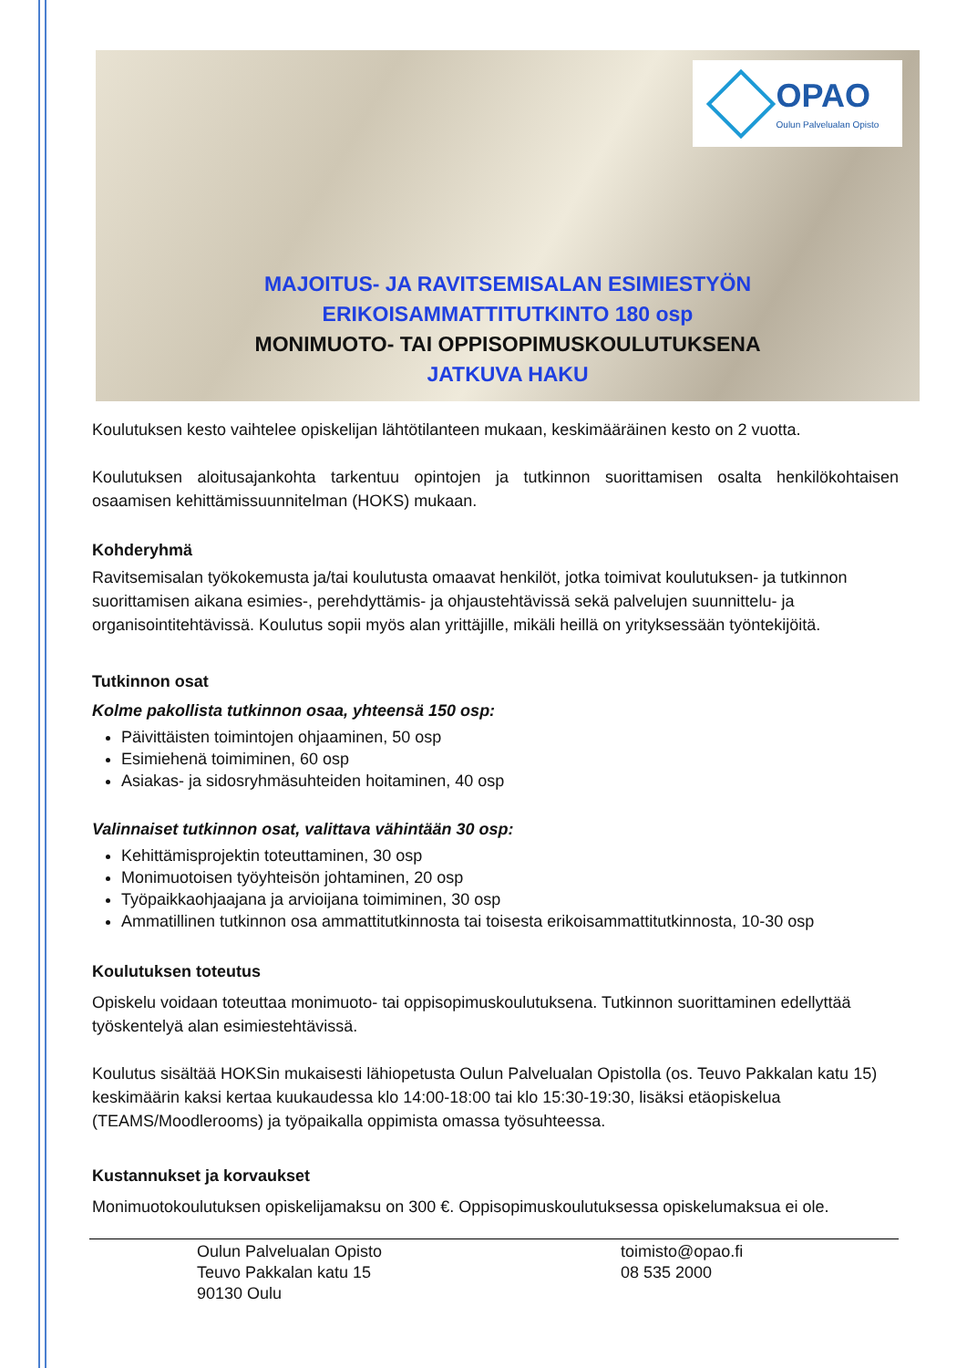OPAO
Oulun Palvelualan Opisto
MAJOITUS- JA RAVITSEMISALAN ESIMIESTYÖN
ERIKOISAMMATTITUTKINTO 180 osp
MONIMUOTO- TAI OPPISOPIMUSKOULUTUKSENA
JATKUVA HAKU
Koulutuksen kesto vaihtelee opiskelijan lähtötilanteen mukaan, keskimääräinen kesto on 2 vuotta.
Koulutuksen aloitusajankohta tarkentuu opintojen ja tutkinnon suorittamisen osalta henkilökohtaisen osaamisen kehittämissuunnitelman (HOKS) mukaan.
Kohderyhmä
Ravitsemisalan työkokemusta ja/tai koulutusta omaavat henkilöt, jotka toimivat koulutuksen- ja tutkinnon suorittamisen aikana esimies-, perehdyttämis- ja ohjaustehtävissä sekä palvelujen suunnittelu- ja organisointitehtävissä. Koulutus sopii myös alan yrittäjille, mikäli heillä on yrityksessään työntekijöitä.
Tutkinnon osat
Kolme pakollista tutkinnon osaa, yhteensä 150 osp:
Päivittäisten toimintojen ohjaaminen, 50 osp
Esimiehenä toimiminen, 60 osp
Asiakas- ja sidosryhmäsuhteiden hoitaminen, 40 osp
Valinnaiset tutkinnon osat, valittava vähintään 30 osp:
Kehittämisprojektin toteuttaminen, 30 osp
Monimuotoisen työyhteisön johtaminen, 20 osp
Työpaikkaohjaajana ja arvioijana toimiminen, 30 osp
Ammatillinen tutkinnon osa ammattitutkinnosta tai toisesta erikoisammattitutkinnosta, 10-30 osp
Koulutuksen toteutus
Opiskelu voidaan toteuttaa monimuoto- tai oppisopimuskoulutuksena. Tutkinnon suorittaminen edellyttää työskentelyä alan esimiestehtävissä.
Koulutus sisältää HOKSin mukaisesti lähiopetusta Oulun Palvelualan Opistolla (os. Teuvo Pakkalan katu 15) keskimäärin kaksi kertaa kuukaudessa klo 14:00-18:00 tai klo 15:30-19:30, lisäksi etäopiskelua (TEAMS/Moodlerooms) ja työpaikalla oppimista omassa työsuhteessa.
Kustannukset ja korvaukset
Monimuotokoulutuksen opiskelijamaksu on 300 €. Oppisopimuskoulutuksessa opiskelumaksua ei ole.
Oulun Palvelualan Opisto
Teuvo Pakkalan katu 15
90130 Oulu
toimisto@opao.fi
08 535 2000